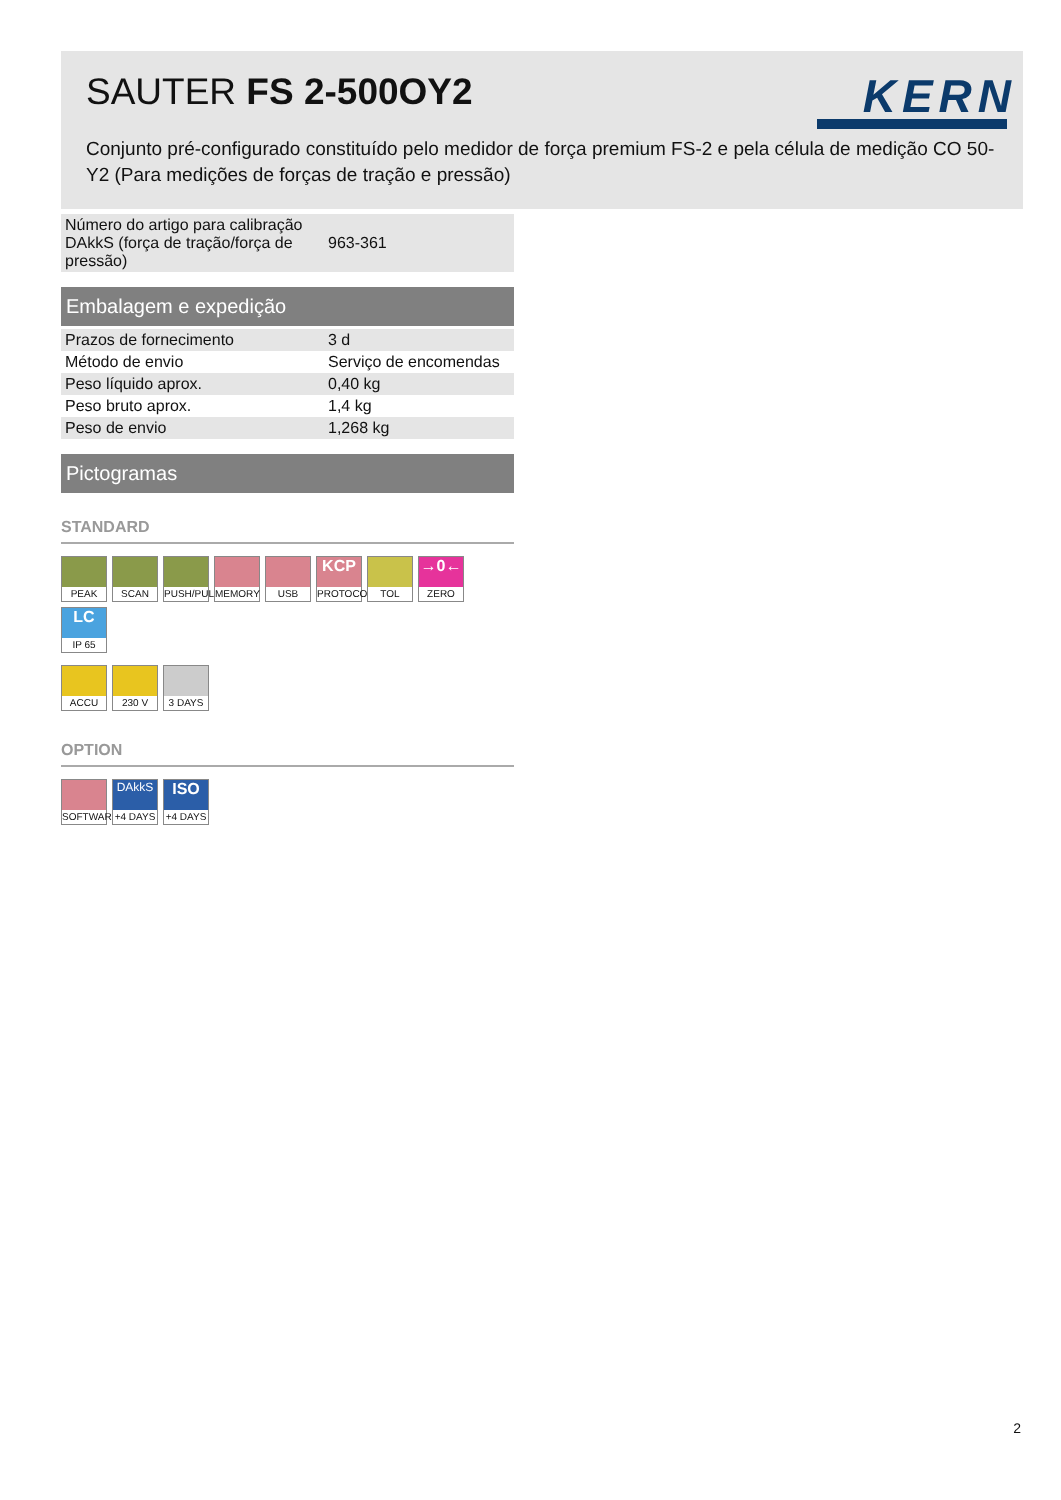SAUTER FS 2-500OY2 KERN
Conjunto pré-configurado constituído pelo medidor de força premium FS-2 e pela célula de medição CO 50-Y2 (Para medições de forças de tração e pressão)
| Número do artigo para calibração DAkkS (força de tração/força de pressão) | 963-361 |
Embalagem e expedição
| Prazos de fornecimento | 3 d |
| Método de envio | Serviço de encomendas |
| Peso líquido aprox. | 0,40 kg |
| Peso bruto aprox. | 1,4 kg |
| Peso de envio | 1,268 kg |
Pictogramas
STANDARD
PEAK
SCAN
PUSH/PULL
MEMORY
USB
KCP
PROTOCOL
TOL
→0←
ZERO
LC
IP 65
ACCU
230 V
3 DAYS
OPTION
SOFTWARE
DAkkS
+4 DAYS
ISO
+4 DAYS
2